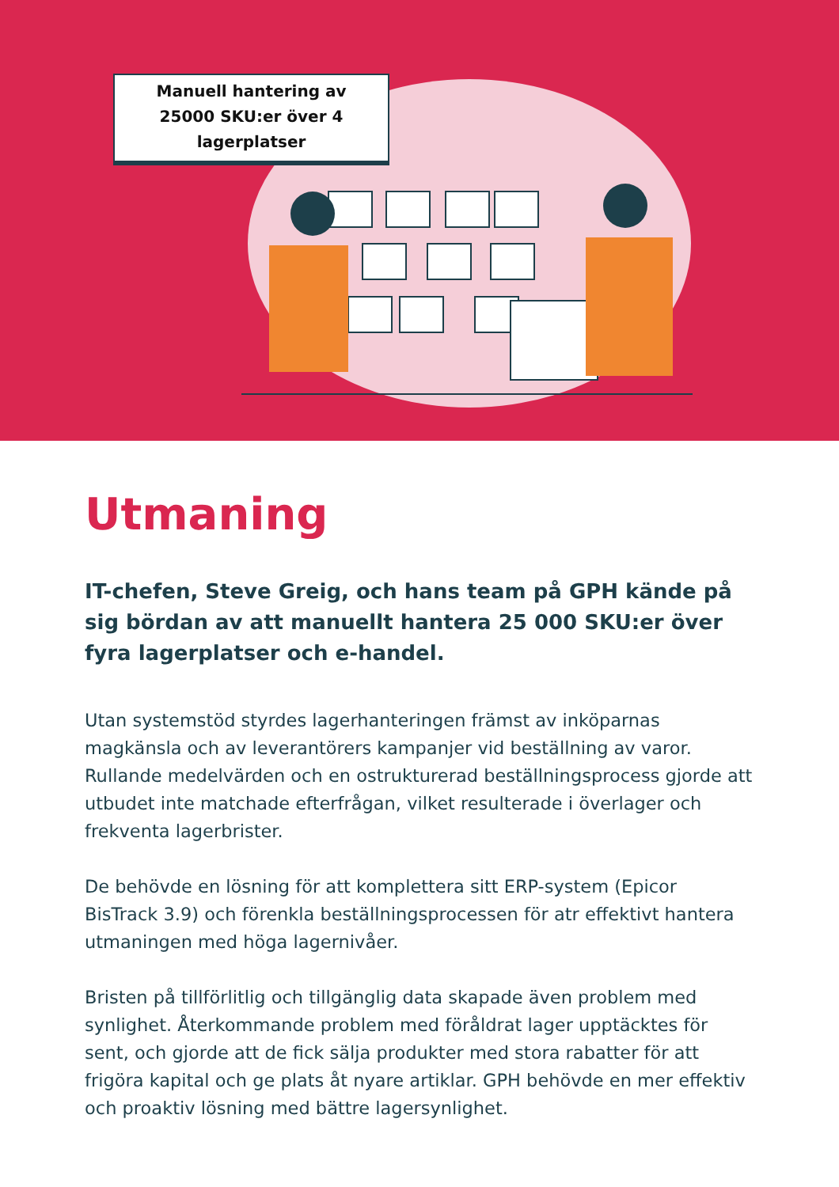Manuell hantering av
25000 SKU:er över 4
lagerplatser
Utmaning
IT-chefen, Steve Greig, och hans team på GPH kände på sig bördan av att manuellt hantera 25 000 SKU:er över fyra lagerplatser och e-handel.
Utan systemstöd styrdes lagerhanteringen främst av inköparnas magkänsla och av leverantörers kampanjer vid beställning av varor. Rullande medelvärden och en ostrukturerad beställningsprocess gjorde att utbudet inte matchade efterfrågan, vilket resulterade i överlager och frekventa lagerbrister.
De behövde en lösning för att komplettera sitt ERP-system (Epicor BisTrack 3.9) och förenkla beställningsprocessen för atr effektivt hantera utmaningen med höga lagernivåer.
Bristen på tillförlitlig och tillgänglig data skapade även problem med synlighet. Återkommande problem med föråldrat lager upptäcktes för sent, och gjorde att de fick sälja produkter med stora rabatter för att frigöra kapital och ge plats åt nyare artiklar. GPH behövde en mer effektiv och proaktiv lösning med bättre lagersynlighet.